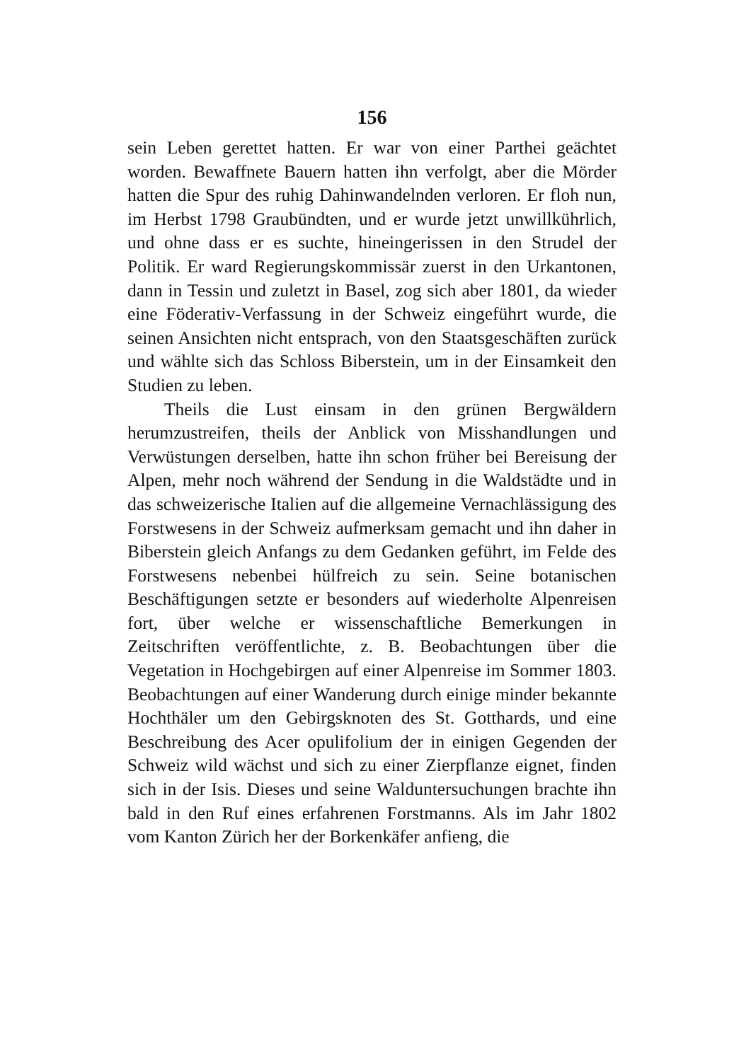156
sein Leben gerettet hatten. Er war von einer Parthei geächtet worden. Bewaffnete Bauern hatten ihn verfolgt, aber die Mörder hatten die Spur des ruhig Dahinwandelnden verloren. Er floh nun, im Herbst 1798 Graubündten, und er wurde jetzt unwillkührlich, und ohne dass er es suchte, hineingerissen in den Strudel der Politik. Er ward Regierungskommissär zuerst in den Urkantonen, dann in Tessin und zuletzt in Basel, zog sich aber 1801, da wieder eine Föderativ-Verfassung in der Schweiz eingeführt wurde, die seinen Ansichten nicht entsprach, von den Staatsgeschäften zurück und wählte sich das Schloss Biberstein, um in der Einsamkeit den Studien zu leben.
Theils die Lust einsam in den grünen Bergwäldern herumzustreifen, theils der Anblick von Misshandlungen und Verwüstungen derselben, hatte ihn schon früher bei Bereisung der Alpen, mehr noch während der Sendung in die Waldstädte und in das schweizerische Italien auf die allgemeine Vernachlässigung des Forstwesens in der Schweiz aufmerksam gemacht und ihn daher in Biberstein gleich Anfangs zu dem Gedanken geführt, im Felde des Forstwesens nebenbei hülfreich zu sein. Seine botanischen Beschäftigungen setzte er besonders auf wiederholte Alpenreisen fort, über welche er wissenschaftliche Bemerkungen in Zeitschriften veröffentlichte, z. B. Beobachtungen über die Vegetation in Hochgebirgen auf einer Alpenreise im Sommer 1803. Beobachtungen auf einer Wanderung durch einige minder bekannte Hochthäler um den Gebirgsknoten des St. Gotthards, und eine Beschreibung des Acer opulifolium der in einigen Gegenden der Schweiz wild wächst und sich zu einer Zierpflanze eignet, finden sich in der Isis. Dieses und seine Walduntersuchungen brachte ihn bald in den Ruf eines erfahrenen Forstmanns. Als im Jahr 1802 vom Kanton Zürich her der Borkenkäfer anfieng, die